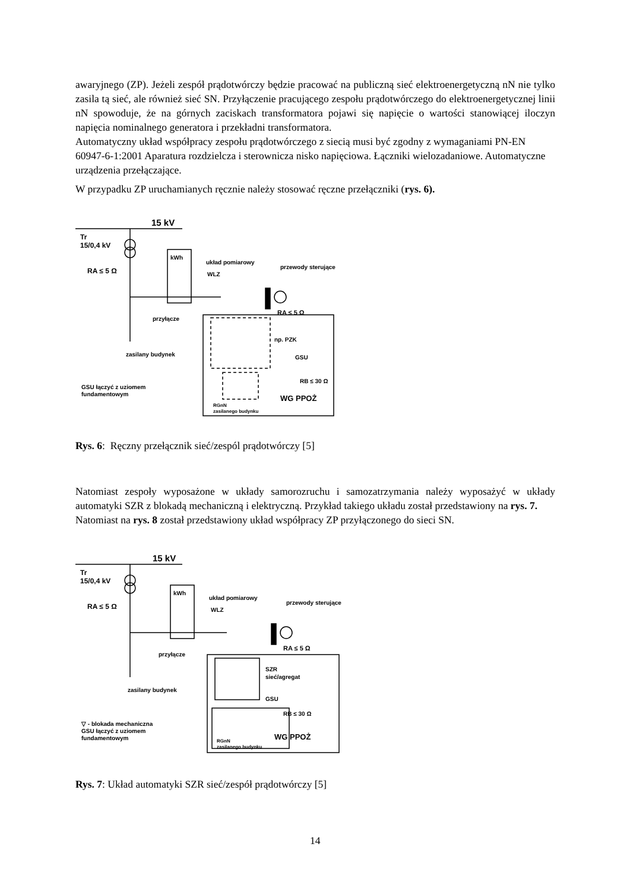awaryjnego (ZP). Jeżeli zespół prądotwórczy będzie pracować na publiczną sieć elektroenergetyczną nN nie tylko zasila tą sieć, ale również sieć SN. Przyłączenie pracującego zespołu prądotwórczego do elektroenergetycznej linii nN spowoduje, że na górnych zaciskach transformatora pojawi się napięcie o wartości stanowiącej iloczyn napięcia nominalnego generatora i przekładni transformatora.
Automatyczny układ współpracy zespołu prądotwórczego z siecią musi być zgodny z wymaganiami PN-EN 60947-6-1:2001 Aparatura rozdzielcza i sterownicza nisko napięciowa. Łączniki wielozadaniowe. Automatyczne urządzenia przełączające.
W przypadku ZP uruchamianych ręcznie należy stosować ręczne przełączniki (rys. 6).
15 kV
Tr
15/0,4 kV
RA ≤ 5 Ω
kWh
układ pomiarowy
WLZ
przewody sterujące
RA ≤ 5 Ω
przyłącze
np. PZK
zasilany budynek
GSU
RB ≤ 30 Ω
GSU łączyć z uziomem
fundamentowym
WG PPOŻ
RGnN
zasilanego budynku
Rys. 6: Ręczny przełącznik sieć/zespól prądotwórczy [5]
Natomiast zespoły wyposażone w układy samorozruchu i samozatrzymania należy wyposażyć w układy automatyki SZR z blokadą mechaniczną i elektryczną. Przykład takiego układu został przedstawiony na rys. 7.
Natomiast na rys. 8 został przedstawiony układ współpracy ZP przyłączonego do sieci SN.
15 kV
Tr
15/0,4 kV
RA ≤ 5 Ω
kWh
układ pomiarowy
WLZ
przewody sterujące
RA ≤ 5 Ω
przyłącze
SZR
sieć/agregat
zasilany budynek
GSU
RB ≤ 30 Ω
▽ - blokada mechaniczna
GSU łączyć z uziomem
fundamentowym
WG PPOŻ
RGnN
zasilanego budynku
Rys. 7: Układ automatyki SZR sieć/zespół prądotwórczy [5]
14